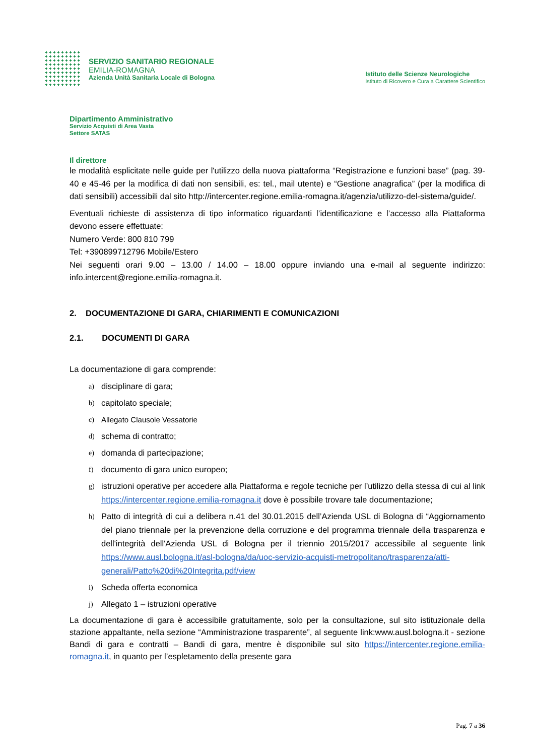SERVIZIO SANITARIO REGIONALE
EMILIA-ROMAGNA
Azienda Unità Sanitaria Locale di Bologna
Istituto delle Scienze Neurologiche
Istituto di Ricovero e Cura a Carattere Scientifico
Dipartimento Amministrativo
Servizio Acquisti di Area Vasta
Settore SATAS
Il direttore
le modalità esplicitate nelle guide per l'utilizzo della nuova piattaforma “Registrazione e funzioni base” (pag. 39-40 e 45-46 per la modifica di dati non sensibili, es: tel., mail utente) e “Gestione anagrafica” (per la modifica di dati sensibili) accessibili dal sito http://intercenter.regione.emilia-romagna.it/agenzia/utilizzo-del-sistema/guide/.
Eventuali richieste di assistenza di tipo informatico riguardanti l’identificazione e l’accesso alla Piattaforma devono essere effettuate:
Numero Verde: 800 810 799
Tel: +390899712796 Mobile/Estero
Nei seguenti orari 9.00 – 13.00 / 14.00 – 18.00 oppure inviando una e-mail al seguente indirizzo: info.intercent@regione.emilia-romagna.it.
2. DOCUMENTAZIONE DI GARA, CHIARIMENTI E COMUNICAZIONI
2.1. DOCUMENTI DI GARA
La documentazione di gara comprende:
a) disciplinare di gara;
b) capitolato speciale;
c) Allegato Clausole Vessatorie
d) schema di contratto;
e) domanda di partecipazione;
f) documento di gara unico europeo;
g) istruzioni operative per accedere alla Piattaforma e regole tecniche per l’utilizzo della stessa di cui al link https://intercenter.regione.emilia-romagna.it dove è possibile trovare tale documentazione;
h) Patto di integrità di cui a delibera n.41 del 30.01.2015 dell’Azienda USL di Bologna di “Aggiornamento del piano triennale per la prevenzione della corruzione e del programma triennale della trasparenza e dell'integrità dell'Azienda USL di Bologna per il triennio 2015/2017 accessibile al seguente link https://www.ausl.bologna.it/asl-bologna/da/uoc-servizio-acquisti-metropolitano/trasparenza/atti-generali/Patto%20di%20Integrita.pdf/view
i) Scheda offerta economica
j) Allegato 1 – istruzioni operative
La documentazione di gara è accessibile gratuitamente, solo per la consultazione, sul sito istituzionale della stazione appaltante, nella sezione “Amministrazione trasparente”, al seguente link:www.ausl.bologna.it - sezione Bandi di gara e contratti – Bandi di gara, mentre è disponibile sul sito https://intercenter.regione.emilia-romagna.it, in quanto per l’espletamento della presente gara
Pag. 7 a 36